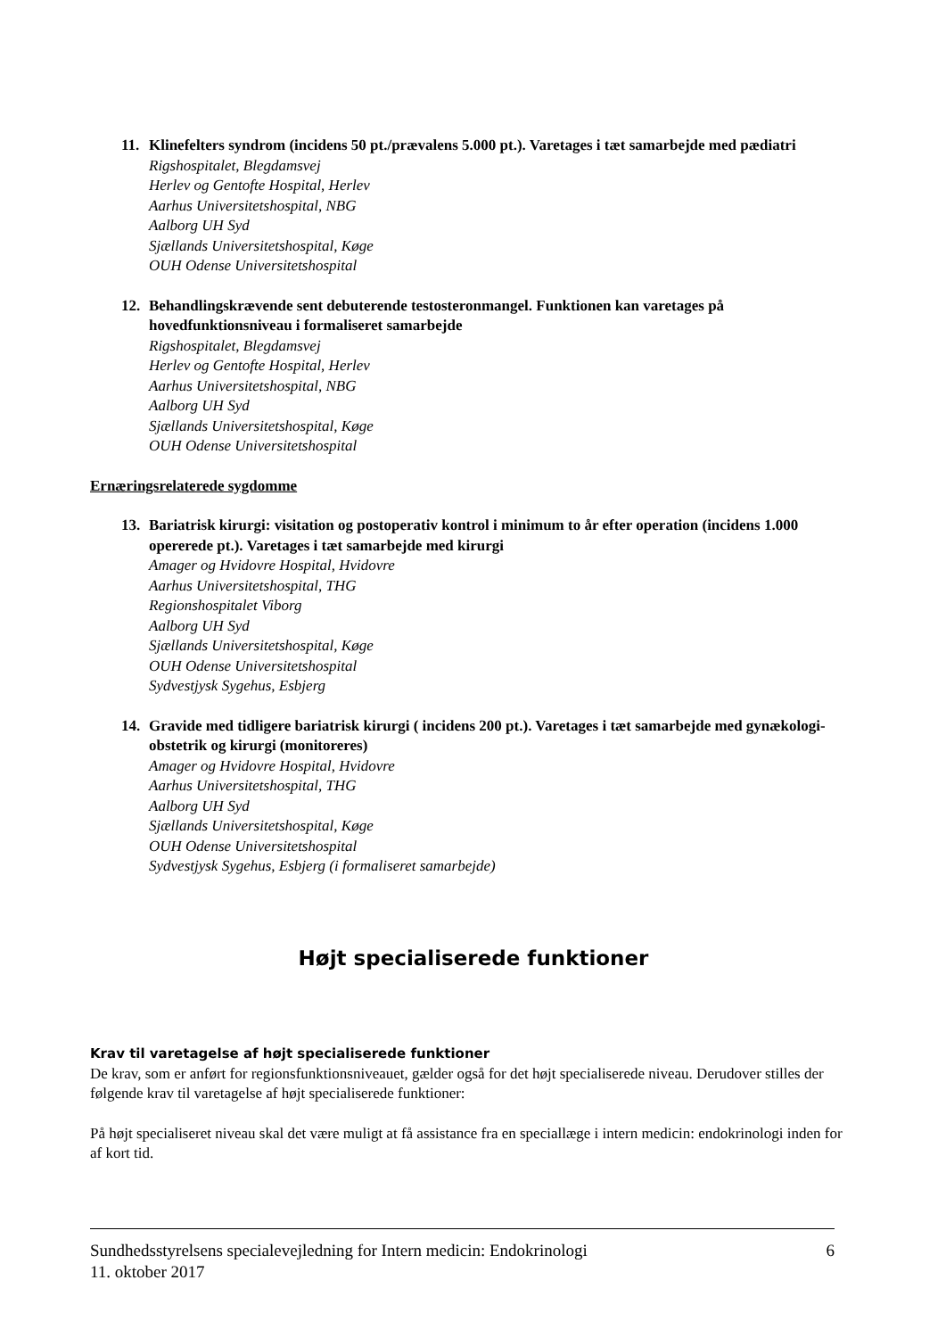11. Klinefelters syndrom (incidens 50 pt./prævalens 5.000 pt.). Varetages i tæt samarbejde med pædiatri
Rigshospitalet, Blegdamsvej
Herlev og Gentofte Hospital, Herlev
Aarhus Universitetshospital, NBG
Aalborg UH Syd
Sjællands Universitetshospital, Køge
OUH Odense Universitetshospital
12. Behandlingskrævende sent debuterende testosteronmangel. Funktionen kan varetages på hovedfunktionsniveau i formaliseret samarbejde
Rigshospitalet, Blegdamsvej
Herlev og Gentofte Hospital, Herlev
Aarhus Universitetshospital, NBG
Aalborg UH Syd
Sjællands Universitetshospital, Køge
OUH Odense Universitetshospital
Ernæringsrelaterede sygdomme
13. Bariatrisk kirurgi: visitation og postoperativ kontrol i minimum to år efter operation (incidens 1.000 opererede pt.). Varetages i tæt samarbejde med kirurgi
Amager og Hvidovre Hospital, Hvidovre
Aarhus Universitetshospital, THG
Regionshospitalet Viborg
Aalborg UH Syd
Sjællands Universitetshospital, Køge
OUH Odense Universitetshospital
Sydvestjysk Sygehus, Esbjerg
14. Gravide med tidligere bariatrisk kirurgi ( incidens 200 pt.). Varetages i tæt samarbejde med gynækologi-obstetrik og kirurgi (monitoreres)
Amager og Hvidovre Hospital, Hvidovre
Aarhus Universitetshospital, THG
Aalborg UH Syd
Sjællands Universitetshospital, Køge
OUH Odense Universitetshospital
Sydvestjysk Sygehus, Esbjerg (i formaliseret samarbejde)
Højt specialiserede funktioner
Krav til varetagelse af højt specialiserede funktioner
De krav, som er anført for regionsfunktionsniveauet, gælder også for det højt specialiserede niveau. Derudover stilles der følgende krav til varetagelse af højt specialiserede funktioner:
På højt specialiseret niveau skal det være muligt at få assistance fra en speciallæge i intern medicin: endokrinologi inden for af kort tid.
Sundhedsstyrelsens specialevejledning for Intern medicin: Endokrinologi
11. oktober 2017 6